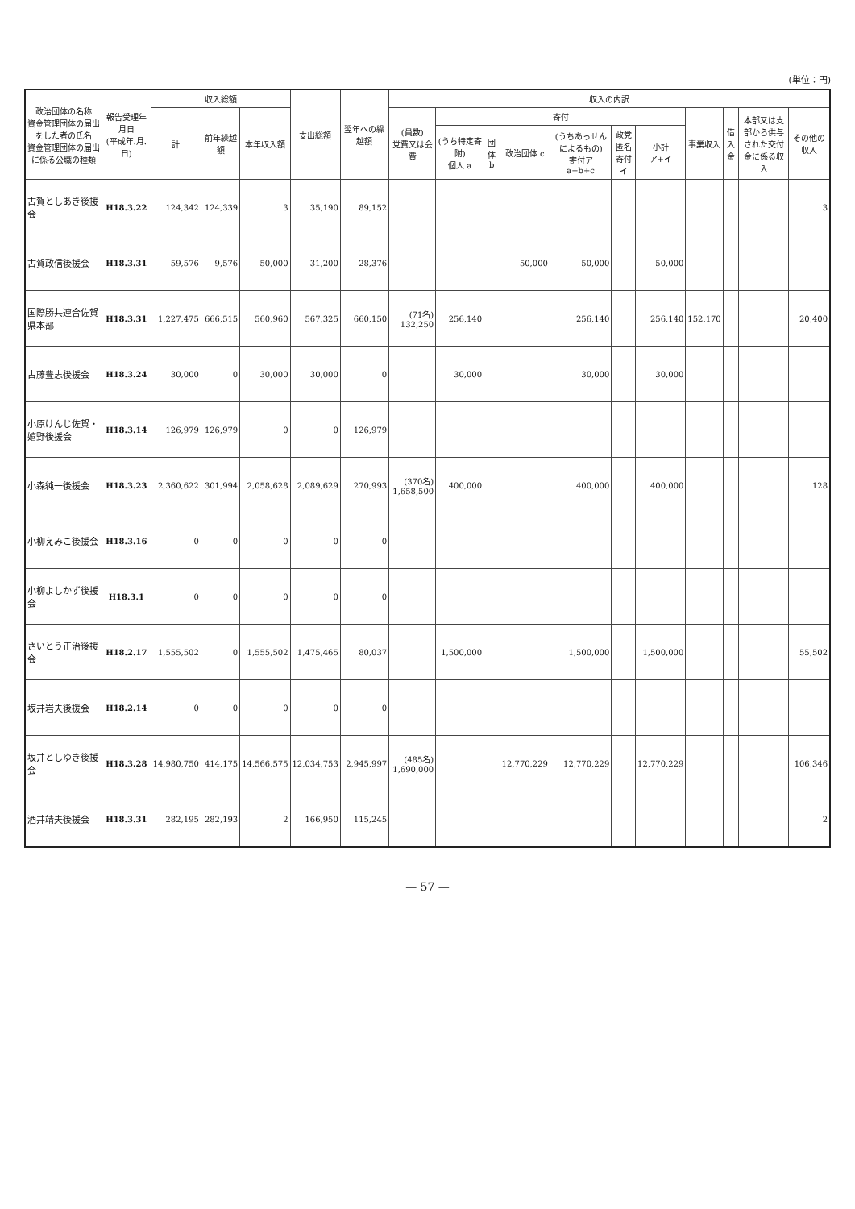(単位：円)
| 政治団体の名称 資金管理団体の届出をした者の氏名 資金管理団体の届出に係る公職の種類 | 報告受理年月日 (平成年.月.日) | 収入総額 | | | 支出総額 | 翌年への繰越額 | 収入の内訳 | | | | | | | | | | |
| --- | --- | --- | --- | --- | --- | --- | --- | --- | --- | --- | --- | --- | --- | --- | --- | --- | --- |
| | | 計 | 前年繰越額 | 本年収入額 | | | (員数) 党費又は会費 | 寄付 | | | | | | 事業収入 | 借入金 | 本部又は支部から供与された交付金に係る収入 | その他の収入 |
| | | | | | | | | (うち特定寄附) 個人 a | 団体 b | 政治団体 c | (うちあっせんによるもの) 寄付ア a+b+c | 政党匿名寄付 イ | 小計 ア+イ | | | | |
| 古賀としあき後援会 | H18.3.22 | 124,342 | 124,339 | 3 | 35,190 | 89,152 | | | | | | | | | | | 3 |
| 古賀政信後援会 | H18.3.31 | 59,576 | 9,576 | 50,000 | 31,200 | 28,376 | | | | 50,000 | 50,000 | | 50,000 | | | | |
| 国際勝共連合佐賀県本部 | H18.3.31 | 1,227,475 | 666,515 | 560,960 | 567,325 | 660,150 | (71名) 132,250 | 256,140 | | | 256,140 | | 256,140 | 152,170 | | | 20,400 |
| 古藤豊志後援会 | H18.3.24 | 30,000 | 0 | 30,000 | 30,000 | 0 | | 30,000 | | | 30,000 | | 30,000 | | | | |
| 小原けんじ佐賀・嬉野後援会 | H18.3.14 | 126,979 | 126,979 | 0 | 0 | 126,979 | | | | | | | | | | | |
| 小森純一後援会 | H18.3.23 | 2,360,622 | 301,994 | 2,058,628 | 2,089,629 | 270,993 | (370名) 1,658,500 | 400,000 | | | 400,000 | | 400,000 | | | | 128 |
| 小柳えみこ後援会 | H18.3.16 | 0 | 0 | 0 | 0 | 0 | | | | | | | | | | | |
| 小柳よしかず後援会 | H18.3.1 | 0 | 0 | 0 | 0 | 0 | | | | | | | | | | | |
| さいとう正治後援会 | H18.2.17 | 1,555,502 | 0 | 1,555,502 | 1,475,465 | 80,037 | | 1,500,000 | | | 1,500,000 | | 1,500,000 | | | | 55,502 |
| 坂井岩夫後援会 | H18.2.14 | 0 | 0 | 0 | 0 | 0 | | | | | | | | | | | |
| 坂井としゆき後援会 | H18.3.28 | 14,980,750 | 414,175 | 14,566,575 | 12,034,753 | 2,945,997 | (485名) 1,690,000 | | | 12,770,229 | 12,770,229 | | 12,770,229 | | | | 106,346 |
| 酒井靖夫後援会 | H18.3.31 | 282,195 | 282,193 | 2 | 166,950 | 115,245 | | | | | | | | | | | 2 |
— 57 —